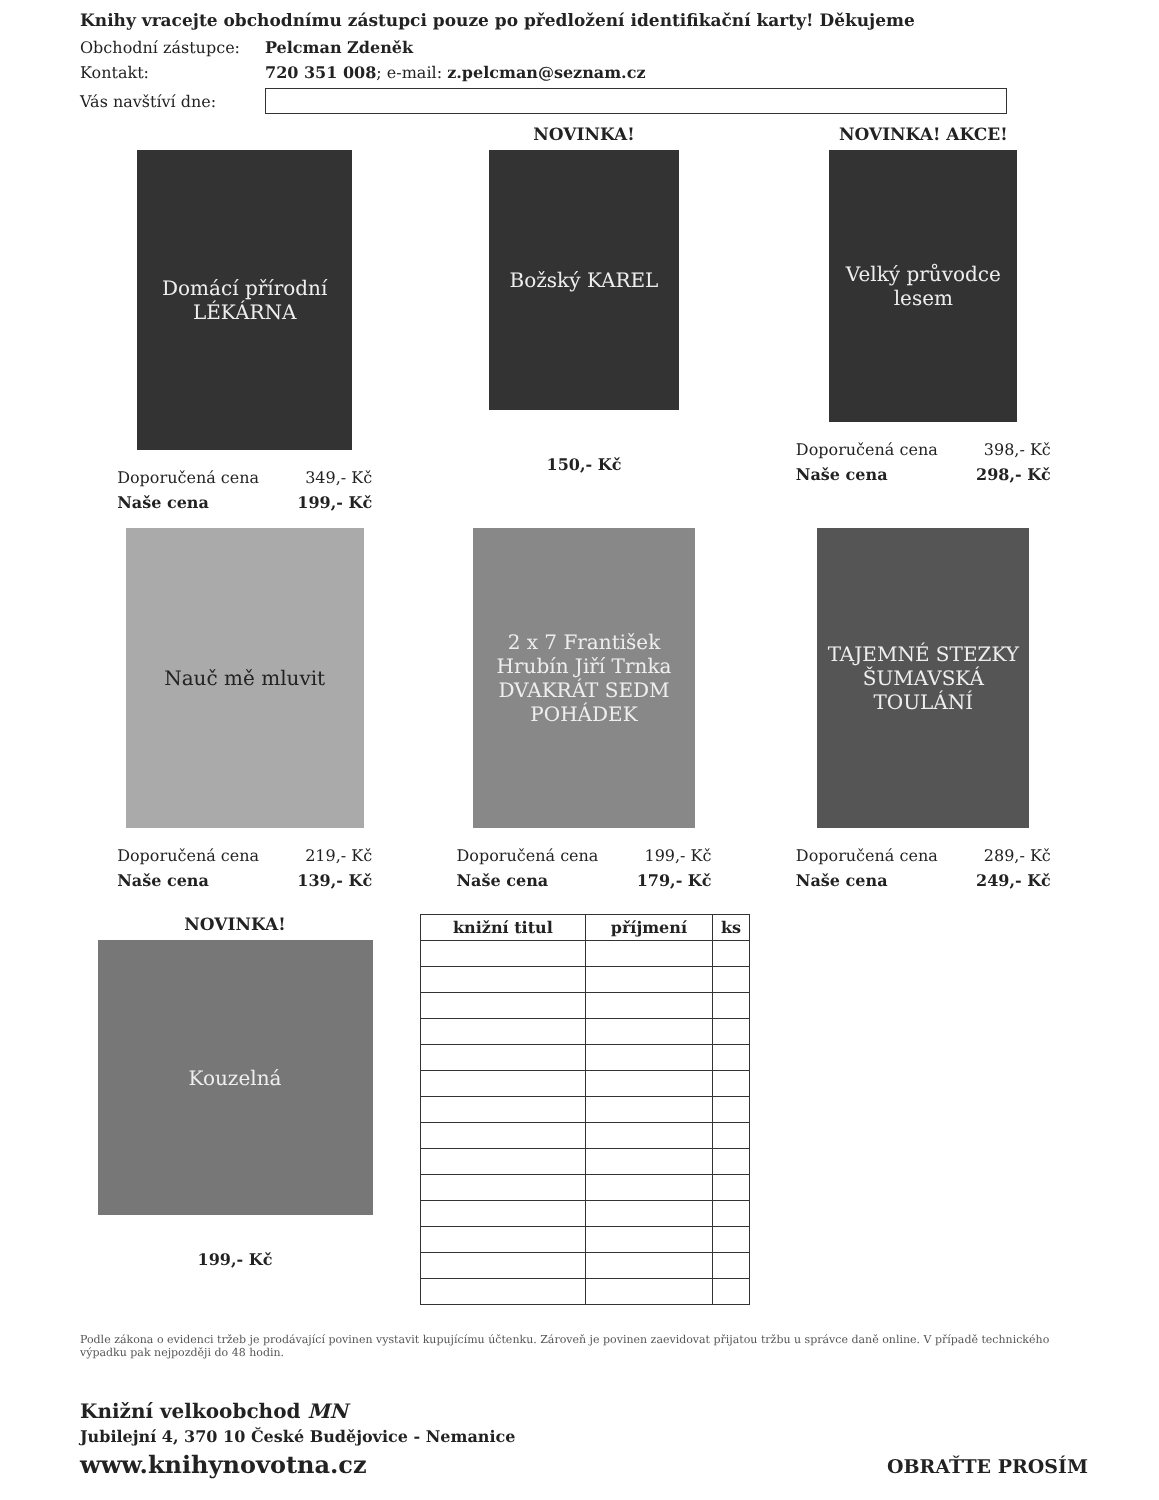Knihy vracejte obchodnímu zástupci pouze po předložení identifikační karty! Děkujeme
Obchodní zástupce: Pelcman Zdeněk
Kontakt: 720 351 008; e-mail: z.pelcman@seznam.cz
Vás navštíví dne:
Domácí přírodní LÉKÁRNA
Doporučená cena 349,- Kč
Naše cena 199,- Kč
NOVINKA!
Božský KAREL
150,- Kč
NOVINKA! AKCE!
Velký průvodce lesem
Doporučená cena 398,- Kč
Naše cena 298,- Kč
Nauč mě mluvit
Doporučená cena 219,- Kč
Naše cena 139,- Kč
2 x 7 František Hrubín Jiří Trnka DVAKRÁT SEDM POHÁDEK
Doporučená cena 199,- Kč
Naše cena 179,- Kč
TAJEMNÉ STEZKY ŠUMAVSKÁ TOULÁNÍ
Doporučená cena 289,- Kč
Naše cena 249,- Kč
NOVINKA!
Kouzelná
199,- Kč
| knižní titul | příjmení | ks |
| --- | --- | --- |
Podle zákona o evidenci tržeb je prodávající povinen vystavit kupujícímu účtenku. Zároveň je povinen zaevidovat přijatou tržbu u správce daně online. V případě technického výpadku pak nejpozději do 48 hodin.
Knižní velkoobchod MN
Jubilejní 4, 370 10 České Budějovice - Nemanice
www.knihynovotna.cz OBRAŤTE PROSÍM